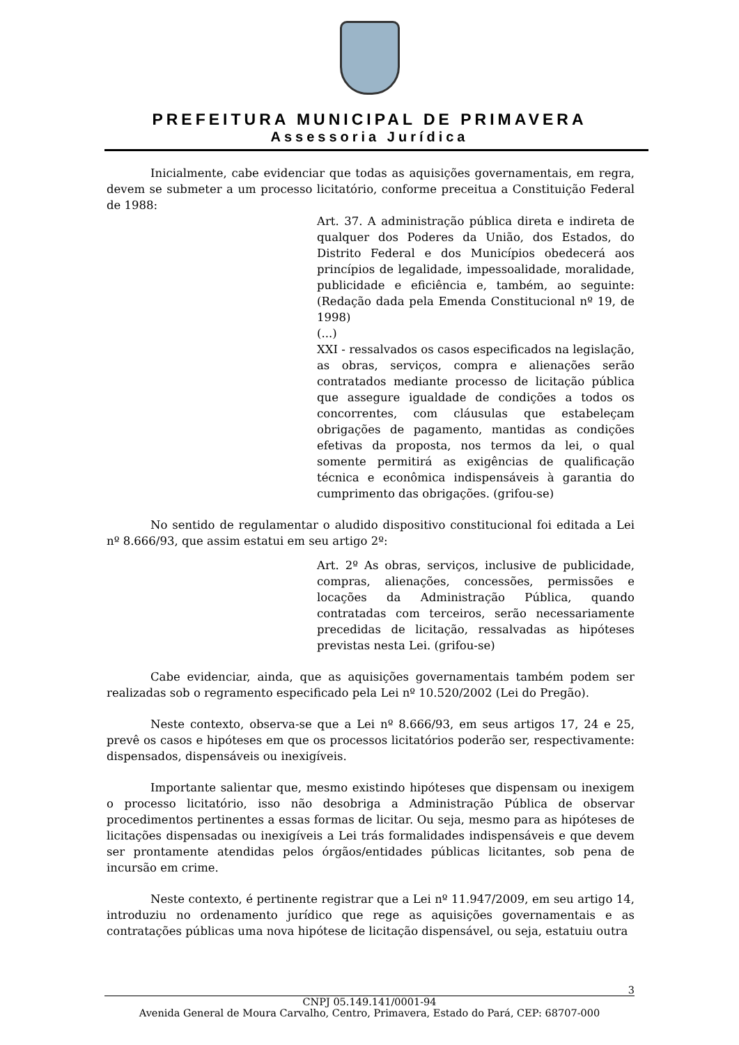PREFEITURA MUNICIPAL DE PRIMAVERA
Assessoria Jurídica
Inicialmente, cabe evidenciar que todas as aquisições governamentais, em regra, devem se submeter a um processo licitatório, conforme preceitua a Constituição Federal de 1988:
Art. 37. A administração pública direta e indireta de qualquer dos Poderes da União, dos Estados, do Distrito Federal e dos Municípios obedecerá aos princípios de legalidade, impessoalidade, moralidade, publicidade e eficiência e, também, ao seguinte: (Redação dada pela Emenda Constitucional nº 19, de 1998)
(...)
XXI - ressalvados os casos especificados na legislação, as obras, serviços, compra e alienações serão contratados mediante processo de licitação pública que assegure igualdade de condições a todos os concorrentes, com cláusulas que estabeleçam obrigações de pagamento, mantidas as condições efetivas da proposta, nos termos da lei, o qual somente permitirá as exigências de qualificação técnica e econômica indispensáveis à garantia do cumprimento das obrigações. (grifou-se)
No sentido de regulamentar o aludido dispositivo constitucional foi editada a Lei nº 8.666/93, que assim estatui em seu artigo 2º:
Art. 2º As obras, serviços, inclusive de publicidade, compras, alienações, concessões, permissões e locações da Administração Pública, quando contratadas com terceiros, serão necessariamente precedidas de licitação, ressalvadas as hipóteses previstas nesta Lei. (grifou-se)
Cabe evidenciar, ainda, que as aquisições governamentais também podem ser realizadas sob o regramento especificado pela Lei nº 10.520/2002 (Lei do Pregão).
Neste contexto, observa-se que a Lei nº 8.666/93, em seus artigos 17, 24 e 25, prevê os casos e hipóteses em que os processos licitatórios poderão ser, respectivamente: dispensados, dispensáveis ou inexigíveis.
Importante salientar que, mesmo existindo hipóteses que dispensam ou inexigem o processo licitatório, isso não desobriga a Administração Pública de observar procedimentos pertinentes a essas formas de licitar. Ou seja, mesmo para as hipóteses de licitações dispensadas ou inexigíveis a Lei trás formalidades indispensáveis e que devem ser prontamente atendidas pelos órgãos/entidades públicas licitantes, sob pena de incursão em crime.
Neste contexto, é pertinente registrar que a Lei nº 11.947/2009, em seu artigo 14, introduziu no ordenamento jurídico que rege as aquisições governamentais e as contratações públicas uma nova hipótese de licitação dispensável, ou seja, estatuiu outra
3
CNPJ 05.149.141/0001-94
Avenida General de Moura Carvalho, Centro, Primavera, Estado do Pará, CEP: 68707-000